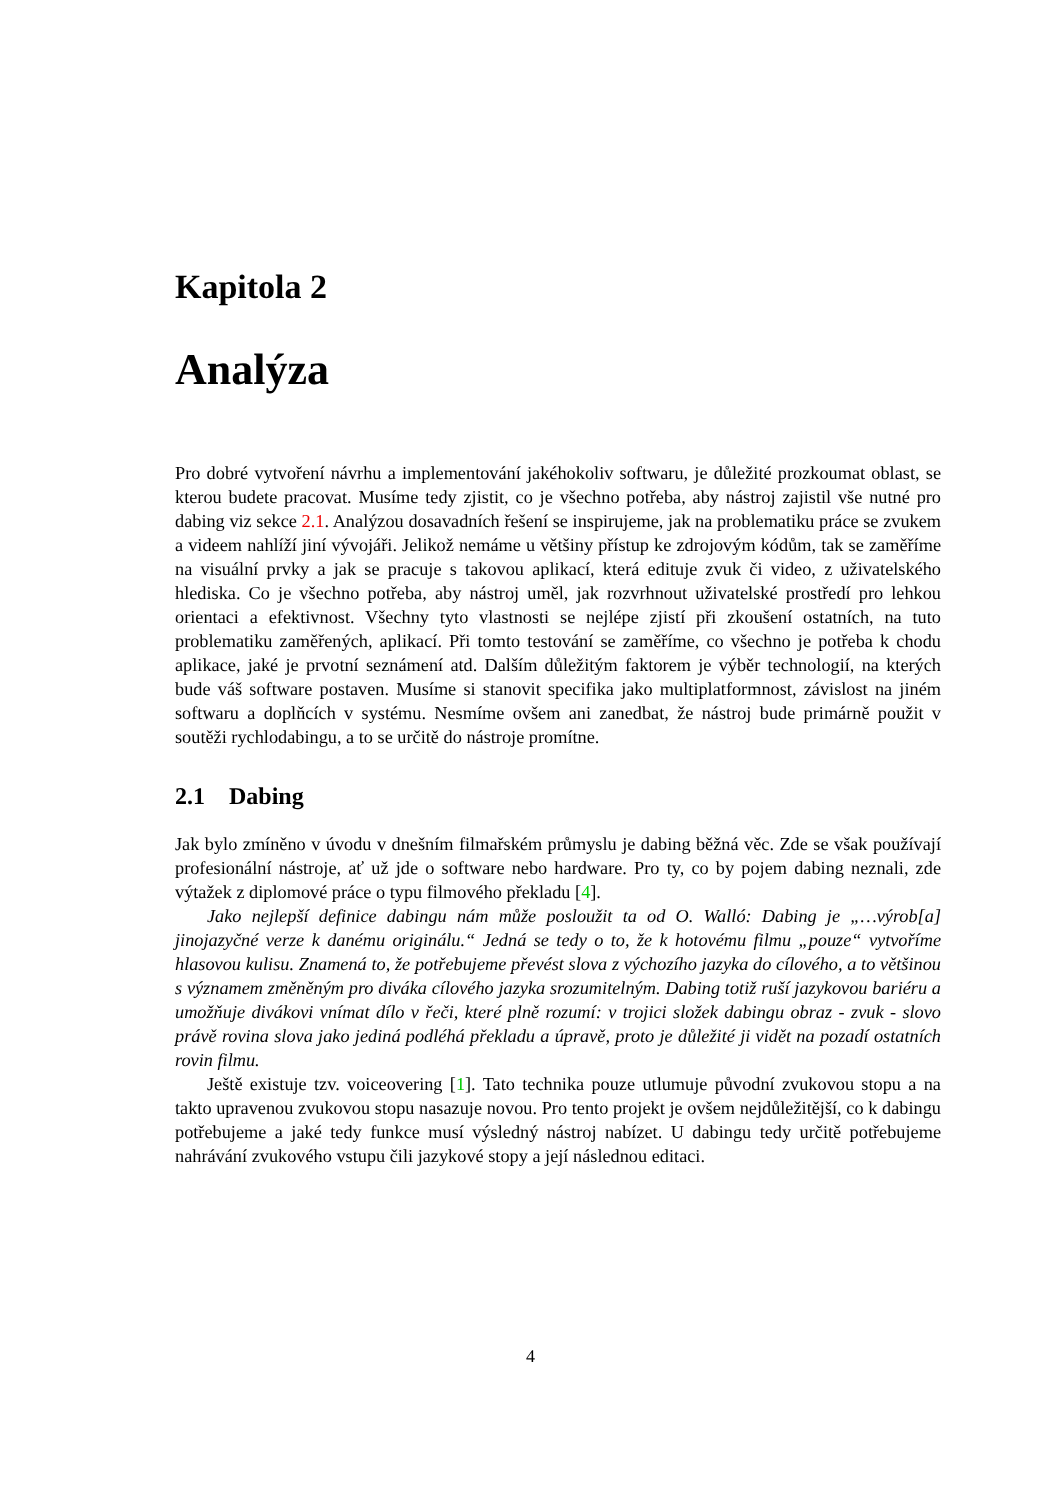Kapitola 2
Analýza
Pro dobré vytvoření návrhu a implementování jakéhokoliv softwaru, je důležité prozkoumat oblast, se kterou budete pracovat. Musíme tedy zjistit, co je všechno potřeba, aby nástroj zajistil vše nutné pro dabing viz sekce 2.1. Analýzou dosavadních řešení se inspirujeme, jak na problematiku práce se zvukem a videem nahlíží jiní vývojáři. Jelikož nemáme u většiny přístup ke zdrojovým kódům, tak se zaměříme na visuální prvky a jak se pracuje s takovou aplikací, která edituje zvuk či video, z uživatelského hlediska. Co je všechno potřeba, aby ná­stroj uměl, jak rozvrhnout uživatelské prostředí pro lehkou orientaci a efektivnost. Všechny tyto vlastnosti se nejlépe zjistí při zkoušení ostatních, na tuto problematiku zaměřených, aplikací. Při tomto testování se zaměříme, co všechno je potřeba k chodu aplikace, jaké je prvotní seznámení atd. Dalším důležitým faktorem je výběr technologií, na kterých bude váš software postaven. Musíme si stanovit specifika jako multiplatformnost, závislost na jiném softwaru a doplňcích v systému. Nesmíme ovšem ani zanedbat, že nástroj bude primárně použit v soutěži rychlodabingu, a to se určitě do nástroje promítne.
2.1 Dabing
Jak bylo zmíněno v úvodu v dnešním filmařském průmyslu je dabing běžná věc. Zde se však používají profesionální nástroje, ať už jde o software nebo hardware. Pro ty, co by pojem dabing neznali, zde výtažek z diplomové práce o typu filmového překladu [4].
Jako nejlepší definice dabingu nám může posloužit ta od O. Walló: Dabing je „…výrob[a] jinojazyčné verze k danému originálu.“ Jedná se tedy o to, že k hotovému filmu „pouze“ vytvoříme hlasovou kulisu. Znamená to, že potřebujeme převést slova z výchozího jazyka do cílového, a to většinou s významem změněným pro diváka cílového jazyka srozumitelným. Dabing totiž ruší jazykovou bariéru a umožňuje divákovi vnímat dílo v řeči, které plně rozumí: v trojici složek dabingu obraz - zvuk - slovo právě rovina slova jako jediná podléhá překladu a úpravě, proto je důležité ji vidět na pozadí ostatních rovin filmu.
Ještě existuje tzv. voiceovering [1]. Tato technika pouze utlumuje původní zvukovou stopu a na takto upravenou zvukovou stopu nasazuje novou. Pro tento projekt je ovšem nejdůležitější, co k dabingu potřebujeme a jaké tedy funkce musí výsledný nástroj nabízet. U dabingu tedy určitě potřebujeme nahrávání zvukového vstupu čili jazykové stopy a její následnou editaci.
4